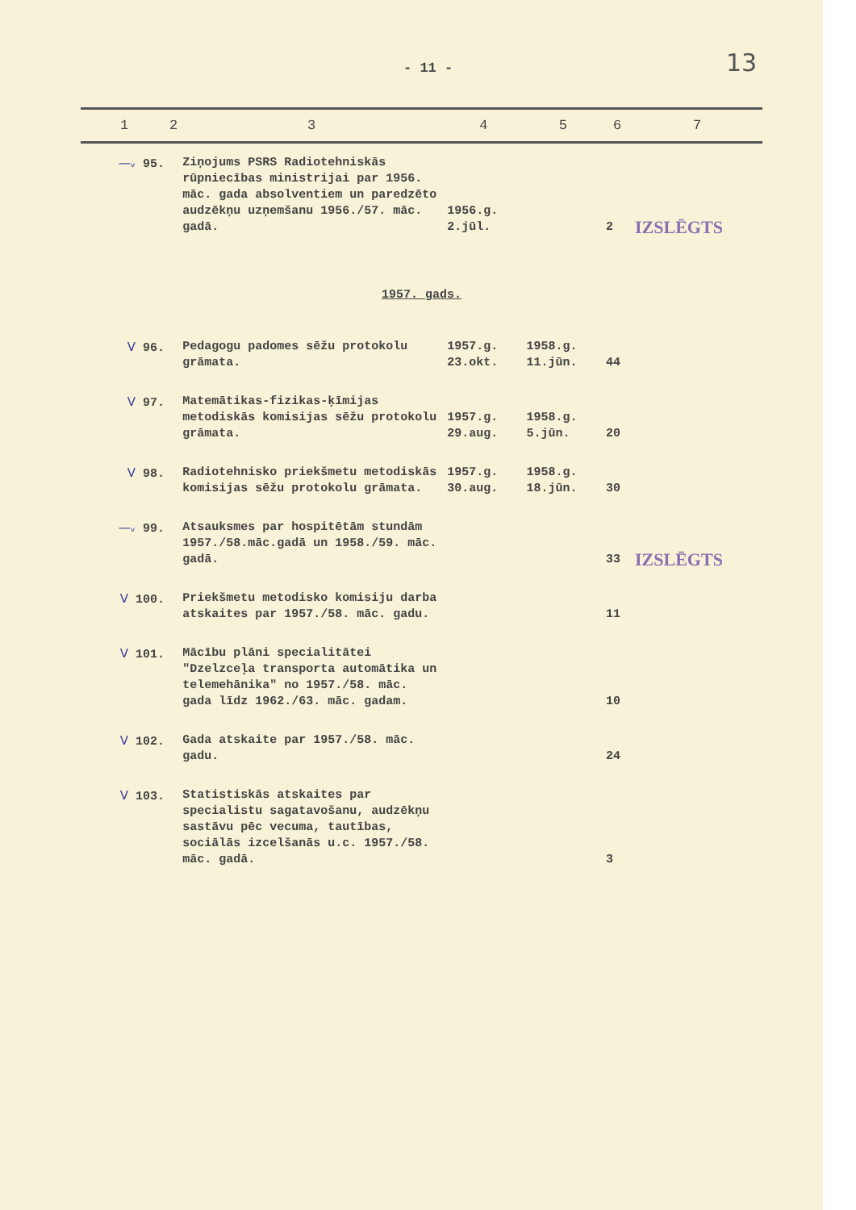- 11 - 13
| 1 | 2 | 3 | 4 | 5 | 6 | 7 |
| --- | --- | --- | --- | --- | --- | --- |
| —ᵥ 95. | | Ziņojums PSRS Radiotehniskās rūpniecības ministrijai par 1956. māc. gada absolventiem un paredzēto audzēkņu uzņemšanu 1956./57. māc. gadā. | 1956.g. 2.jūl. | | 2 | IZSLĒGTS |
| 1957. gads. | | | | | | |
| V 96. | | Pedagogu padomes sēžu protokolu grāmata. | 1957.g. 23.okt. | 1958.g. 11.jūn. | 44 | |
| V 97. | | Matemātikas-fizikas-ķīmijas metodiskās komisijas sēžu protokolu grāmata. | 1957.g. 29.aug. | 1958.g. 5.jūn. | 20 | |
| V 98. | | Radiotehnisko priekšmetu metodiskās komisijas sēžu protokolu grāmata. | 1957.g. 30.aug. | 1958.g. 18.jūn. | 30 | |
| —ᵥ 99. | | Atsauksmes par hospitētām stundām 1957./58.māc.gadā un 1958./59. māc. gadā. | | | 33 | IZSLĒGTS |
| V 100. | | Priekšmetu metodisko komisiju darba atskaites par 1957./58. māc. gadu. | | | 11 | |
| V 101. | | Mācību plāni specialitātei "Dzelzceļa transporta automātika un telemehānika" no 1957./58. māc. gada līdz 1962./63. māc. gadam. | | | 10 | |
| V 102. | | Gada atskaite par 1957./58. māc. gadu. | | | 24 | |
| V 103. | | Statistiskās atskaites par specialistu sagatavošanu, audzēkņu sastāvu pēc vecuma, tautības, sociālās izcelšanās u.c. 1957./58. māc. gadā. | | | 3 | |